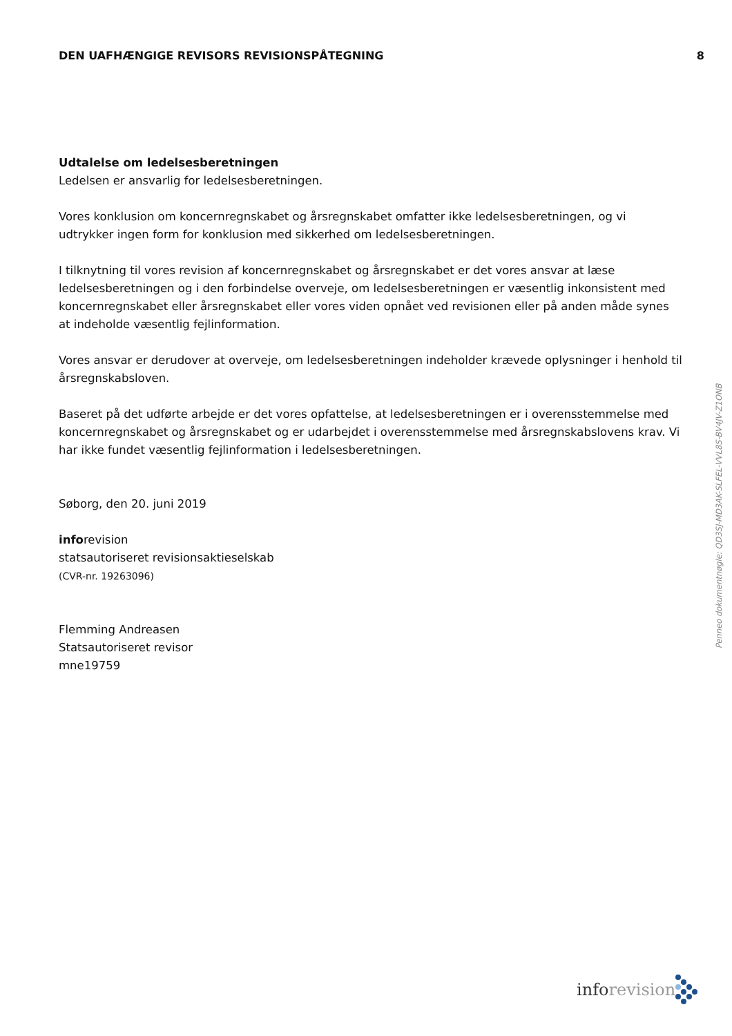DEN UAFHÆNGIGE REVISORS REVISIONSPÅTEGNING 8
Udtalelse om ledelsesberetningen
Ledelsen er ansvarlig for ledelsesberetningen.
Vores konklusion om koncernregnskabet og årsregnskabet omfatter ikke ledelsesberetningen, og vi udtrykker ingen form for konklusion med sikkerhed om ledelsesberetningen.
I tilknytning til vores revision af koncernregnskabet og årsregnskabet er det vores ansvar at læse ledelsesberetningen og i den forbindelse overveje, om ledelsesberetningen er væsentlig inkonsistent med koncernregnskabet eller årsregnskabet eller vores viden opnået ved revisionen eller på anden måde synes at indeholde væsentlig fejlinformation.
Vores ansvar er derudover at overveje, om ledelsesberetningen indeholder krævede oplysninger i henhold til årsregnskabsloven.
Baseret på det udførte arbejde er det vores opfattelse, at ledelsesberetningen er i overensstemmelse med koncernregnskabet og årsregnskabet og er udarbejdet i overensstemmelse med årsregnskabslovens krav. Vi har ikke fundet væsentlig fejlinformation i ledelsesberetningen.
Søborg, den 20. juni 2019
inforevision
statsautoriseret revisionsaktieselskab
(CVR-nr. 19263096)
Flemming Andreasen
Statsautoriseret revisor
mne19759
Penneo dokumentnøgle: QD3SJ-MD3AK-SLFEL-VVL8S-BV4JV-Z1ONB
inforevision